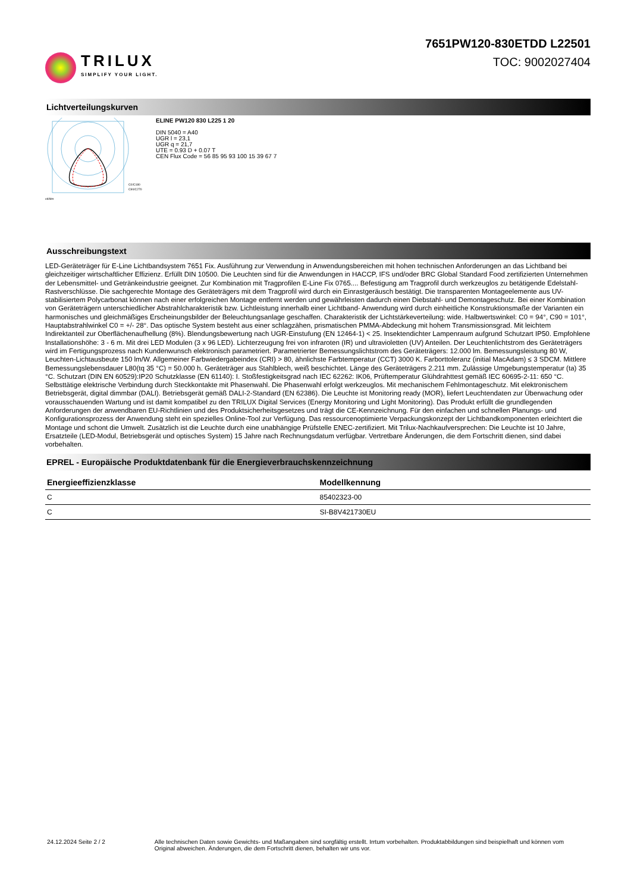TRILUX
SIMPLIFY YOUR LIGHT.
7651PW120-830ETDD L22501
TOC: 9002027404
Lichtverteilungskurven
cd/klm
C0/C180
C90/C270
ELINE PW120 830 L225 1 20
DIN 5040 = A40
UGR l = 23,1
UGR q = 21,7
UTE = 0.93 D + 0.07 T
CEN Flux Code = 56 85 95 93 100 15 39 67 7
Ausschreibungstext
LED-Geräteträger für E-Line Lichtbandsystem 7651 Fix. Ausführung zur Verwendung in Anwendungsbereichen mit hohen technischen Anforderungen an das Lichtband bei gleichzeitiger wirtschaftlicher Effizienz. Erfüllt DIN 10500. Die Leuchten sind für die Anwendungen in HACCP, IFS und/oder BRC Global Standard Food zertifizierten Unternehmen der Lebensmittel- und Getränkeindustrie geeignet. Zur Kombination mit Tragprofilen E-Line Fix 0765.... Befestigung am Tragprofil durch werkzeuglos zu betätigende Edelstahl-Rastverschlüsse. Die sachgerechte Montage des Geräteträgers mit dem Tragprofil wird durch ein Einrastgeräusch bestätigt. Die transparenten Montageelemente aus UV-stabilisiertem Polycarbonat können nach einer erfolgreichen Montage entfernt werden und gewährleisten dadurch einen Diebstahl- und Demontageschutz. Bei einer Kombination von Geräteträgern unterschiedlicher Abstrahlcharakteristik bzw. Lichtleistung innerhalb einer Lichtband- Anwendung wird durch einheitliche Konstruktionsmaße der Varianten ein harmonisches und gleichmäßiges Erscheinungsbilder der Beleuchtungsanlage geschaffen. Charakteristik der Lichtstärkeverteilung: wide. Halbwertswinkel: C0 = 94°, C90 = 101°, Hauptabstrahlwinkel C0 = +/- 28°. Das optische System besteht aus einer schlagzähen, prismatischen PMMA-Abdeckung mit hohem Transmissionsgrad. Mit leichtem Indirektanteil zur Oberflächenaufhellung (8%). Blendungsbewertung nach UGR-Einstufung (EN 12464-1) < 25. Insektendichter Lampenraum aufgrund Schutzart IP50. Empfohlene Installationshöhe: 3 - 6 m. Mit drei LED Modulen (3 x 96 LED). Lichterzeugung frei von infraroten (IR) und ultravioletten (UV) Anteilen. Der Leuchtenlichtstrom des Geräteträgers wird im Fertigungsprozess nach Kundenwunsch elektronisch parametriert. Parametrierter Bemessungslichtstrom des Geräteträgers: 12.000 lm. Bemessungsleistung 80 W, Leuchten-Lichtausbeute 150 lm/W. Allgemeiner Farbwiedergabeindex (CRI) > 80, ähnlichste Farbtemperatur (CCT) 3000 K. Farborttoleranz (initial MacAdam) ≤ 3 SDCM. Mittlere Bemessungslebensdauer L80(tq 35 °C) = 50.000 h. Geräteträger aus Stahlblech, weiß beschichtet. Länge des Geräteträgers 2.211 mm. Zulässige Umgebungstemperatur (ta) 35 °C. Schutzart (DIN EN 60529):IP20 Schutzklasse (EN 61140): I. Stoßfestigkeitsgrad nach IEC 62262: IK06, Prüftemperatur Glühdrahttest gemäß IEC 60695-2-11: 650 °C. Selbsttätige elektrische Verbindung durch Steckkontakte mit Phasenwahl. Die Phasenwahl erfolgt werkzeuglos. Mit mechanischem Fehlmontageschutz. Mit elektronischem Betriebsgerät, digital dimmbar (DALI). Betriebsgerät gemäß DALI-2-Standard (EN 62386). Die Leuchte ist Monitoring ready (MOR), liefert Leuchtendaten zur Überwachung oder vorausschauenden Wartung und ist damit kompatibel zu den TRILUX Digital Services (Energy Monitoring und Light Monitoring). Das Produkt erfüllt die grundlegenden Anforderungen der anwendbaren EU-Richtlinien und des Produktsicherheitsgesetzes und trägt die CE-Kennzeichnung. Für den einfachen und schnellen Planungs- und Konfigurationsprozess der Anwendung steht ein spezielles Online-Tool zur Verfügung. Das ressourcenoptimierte Verpackungskonzept der Lichtbandkomponenten erleichtert die Montage und schont die Umwelt. Zusätzlich ist die Leuchte durch eine unabhängige Prüfstelle ENEC-zertifiziert. Mit Trilux-Nachkaufversprechen: Die Leuchte ist 10 Jahre, Ersatzteile (LED-Modul, Betriebsgerät und optisches System) 15 Jahre nach Rechnungsdatum verfügbar. Vertretbare Änderungen, die dem Fortschritt dienen, sind dabei vorbehalten.
EPREL - Europäische Produktdatenbank für die Energieverbrauchskennzeichnung
| Energieeffizienzklasse | Modellkennung |
| --- | --- |
| C | 85402323-00 |
| C | SI-B8V421730EU |
24.12.2024 Seite 2 / 2 Alle technischen Daten sowie Gewichts- und Maßangaben sind sorgfältig erstellt. Irrtum vorbehalten. Produktabbildungen sind beispielhaft und können vom Original abweichen. Änderungen, die dem Fortschritt dienen, behalten wir uns vor.